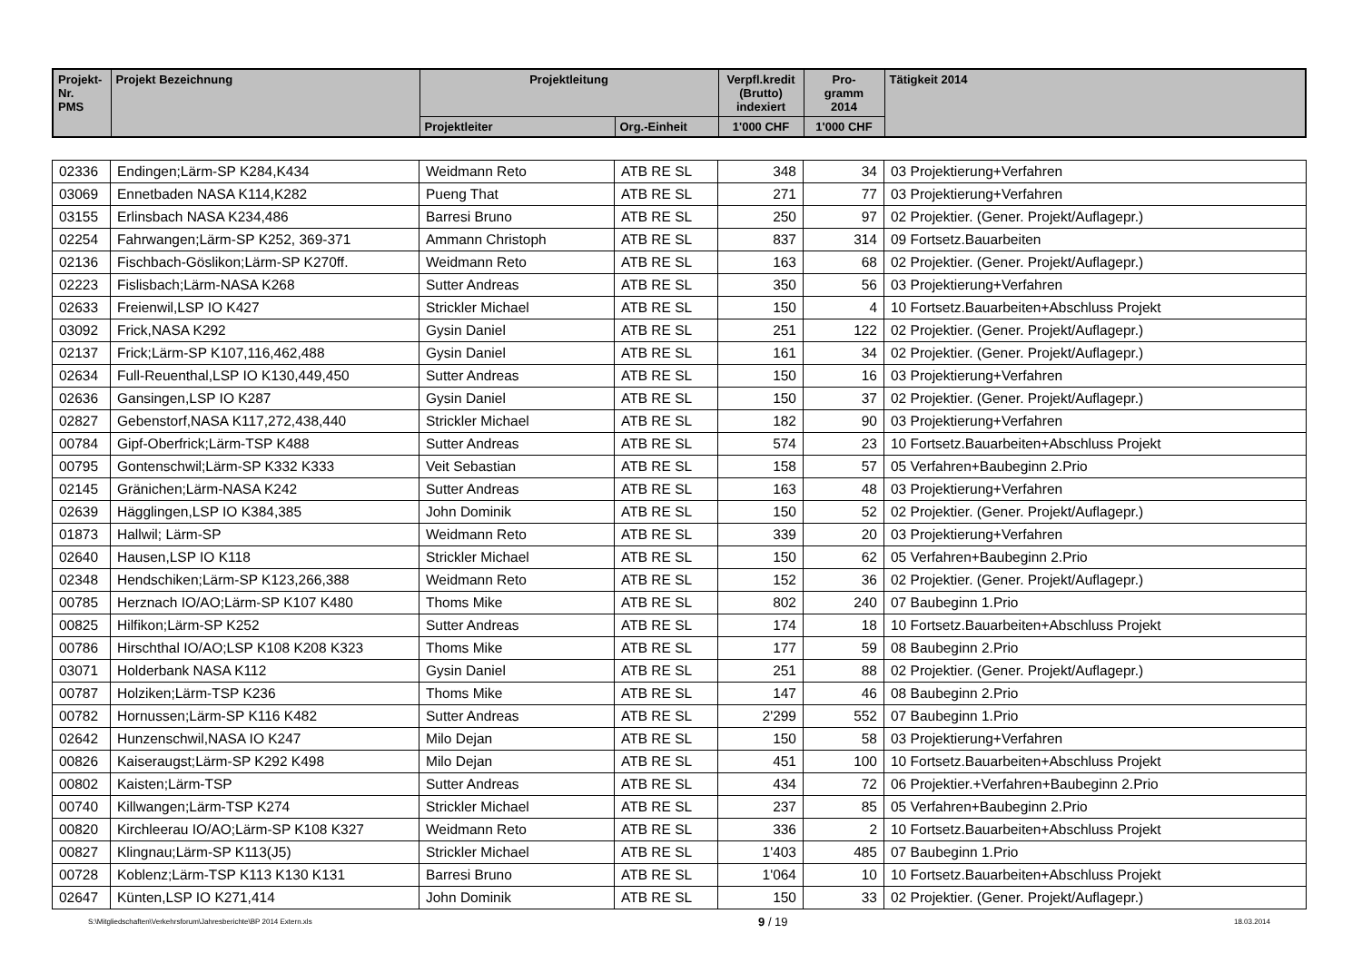| Projekt- Nr. PMS | Projekt Bezeichnung | Projektleitung | | Verpfl.kredit (Brutto) indexiert | Pro- gramm 2014 | Tätigkeit 2014 |
| --- | --- | --- | --- | --- | --- | --- |
| | | Projektleiter | Org.-Einheit | 1'000 CHF | 1'000 CHF | |
| 02336 | Endingen;Lärm-SP K284,K434 | Weidmann Reto | ATB RE SL | 348 | 34 | 03 Projektierung+Verfahren |
| 03069 | Ennetbaden NASA K114,K282 | Pueng That | ATB RE SL | 271 | 77 | 03 Projektierung+Verfahren |
| 03155 | Erlinsbach NASA K234,486 | Barresi Bruno | ATB RE SL | 250 | 97 | 02 Projektier. (Gener. Projekt/Auflagepr.) |
| 02254 | Fahrwangen;Lärm-SP K252, 369-371 | Ammann Christoph | ATB RE SL | 837 | 314 | 09 Fortsetz.Bauarbeiten |
| 02136 | Fischbach-Göslikon;Lärm-SP K270ff. | Weidmann Reto | ATB RE SL | 163 | 68 | 02 Projektier. (Gener. Projekt/Auflagepr.) |
| 02223 | Fislisbach;Lärm-NASA K268 | Sutter Andreas | ATB RE SL | 350 | 56 | 03 Projektierung+Verfahren |
| 02633 | Freienwil,LSP IO K427 | Strickler Michael | ATB RE SL | 150 | 4 | 10 Fortsetz.Bauarbeiten+Abschluss Projekt |
| 03092 | Frick,NASA K292 | Gysin Daniel | ATB RE SL | 251 | 122 | 02 Projektier. (Gener. Projekt/Auflagepr.) |
| 02137 | Frick;Lärm-SP K107,116,462,488 | Gysin Daniel | ATB RE SL | 161 | 34 | 02 Projektier. (Gener. Projekt/Auflagepr.) |
| 02634 | Full-Reuenthal,LSP IO K130,449,450 | Sutter Andreas | ATB RE SL | 150 | 16 | 03 Projektierung+Verfahren |
| 02636 | Gansingen,LSP IO K287 | Gysin Daniel | ATB RE SL | 150 | 37 | 02 Projektier. (Gener. Projekt/Auflagepr.) |
| 02827 | Gebenstorf,NASA K117,272,438,440 | Strickler Michael | ATB RE SL | 182 | 90 | 03 Projektierung+Verfahren |
| 00784 | Gipf-Oberfrick;Lärm-TSP K488 | Sutter Andreas | ATB RE SL | 574 | 23 | 10 Fortsetz.Bauarbeiten+Abschluss Projekt |
| 00795 | Gontenschwil;Lärm-SP K332 K333 | Veit Sebastian | ATB RE SL | 158 | 57 | 05 Verfahren+Baubeginn 2.Prio |
| 02145 | Gränichen;Lärm-NASA K242 | Sutter Andreas | ATB RE SL | 163 | 48 | 03 Projektierung+Verfahren |
| 02639 | Hägglingen,LSP IO K384,385 | John Dominik | ATB RE SL | 150 | 52 | 02 Projektier. (Gener. Projekt/Auflagepr.) |
| 01873 | Hallwil; Lärm-SP | Weidmann Reto | ATB RE SL | 339 | 20 | 03 Projektierung+Verfahren |
| 02640 | Hausen,LSP IO K118 | Strickler Michael | ATB RE SL | 150 | 62 | 05 Verfahren+Baubeginn 2.Prio |
| 02348 | Hendschiken;Lärm-SP K123,266,388 | Weidmann Reto | ATB RE SL | 152 | 36 | 02 Projektier. (Gener. Projekt/Auflagepr.) |
| 00785 | Herznach IO/AO;Lärm-SP K107 K480 | Thoms Mike | ATB RE SL | 802 | 240 | 07 Baubeginn 1.Prio |
| 00825 | Hilfikon;Lärm-SP K252 | Sutter Andreas | ATB RE SL | 174 | 18 | 10 Fortsetz.Bauarbeiten+Abschluss Projekt |
| 00786 | Hirschthal IO/AO;LSP K108 K208 K323 | Thoms Mike | ATB RE SL | 177 | 59 | 08 Baubeginn 2.Prio |
| 03071 | Holderbank NASA K112 | Gysin Daniel | ATB RE SL | 251 | 88 | 02 Projektier. (Gener. Projekt/Auflagepr.) |
| 00787 | Holziken;Lärm-TSP K236 | Thoms Mike | ATB RE SL | 147 | 46 | 08 Baubeginn 2.Prio |
| 00782 | Hornussen;Lärm-SP K116 K482 | Sutter Andreas | ATB RE SL | 2'299 | 552 | 07 Baubeginn 1.Prio |
| 02642 | Hunzenschwil,NASA IO K247 | Milo Dejan | ATB RE SL | 150 | 58 | 03 Projektierung+Verfahren |
| 00826 | Kaiseraugst;Lärm-SP K292 K498 | Milo Dejan | ATB RE SL | 451 | 100 | 10 Fortsetz.Bauarbeiten+Abschluss Projekt |
| 00802 | Kaisten;Lärm-TSP | Sutter Andreas | ATB RE SL | 434 | 72 | 06 Projektier.+Verfahren+Baubeginn 2.Prio |
| 00740 | Killwangen;Lärm-TSP K274 | Strickler Michael | ATB RE SL | 237 | 85 | 05 Verfahren+Baubeginn 2.Prio |
| 00820 | Kirchleerau IO/AO;Lärm-SP K108 K327 | Weidmann Reto | ATB RE SL | 336 | 2 | 10 Fortsetz.Bauarbeiten+Abschluss Projekt |
| 00827 | Klingnau;Lärm-SP K113(J5) | Strickler Michael | ATB RE SL | 1'403 | 485 | 07 Baubeginn 1.Prio |
| 00728 | Koblenz;Lärm-TSP K113 K130 K131 | Barresi Bruno | ATB RE SL | 1'064 | 10 | 10 Fortsetz.Bauarbeiten+Abschluss Projekt |
| 02647 | Künten,LSP IO K271,414 | John Dominik | ATB RE SL | 150 | 33 | 02 Projektier. (Gener. Projekt/Auflagepr.) |
S:\Mitgliedschaften\Verkehrsforum\Jahresberichte\BP 2014 Extern.xls 9 / 19 18.03.2014